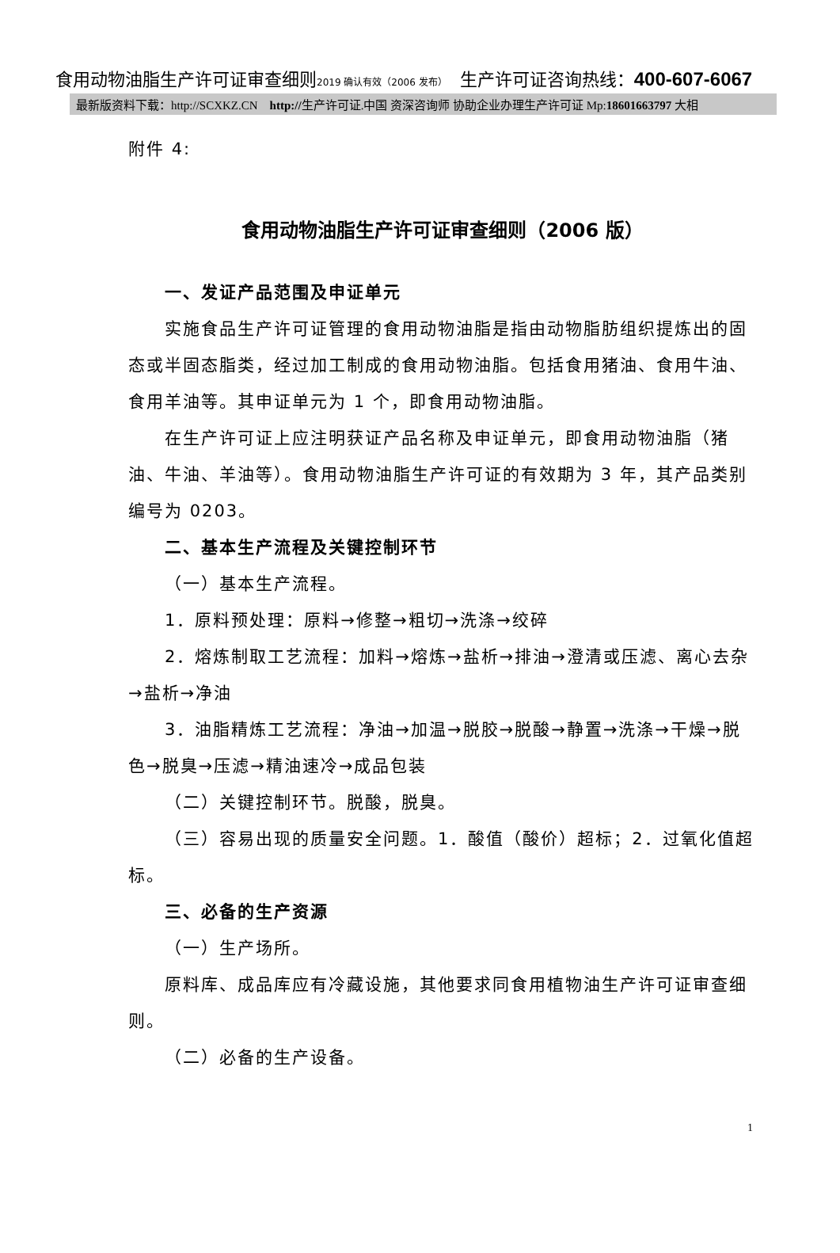食用动物油脂生产许可证审查细则2019 确认有效（2006 发布）　生产许可证咨询热线：400-607-6067
最新版资料下载：http://SCXKZ.CN　http://生产许可证.中国 资深咨询师 协助企业办理生产许可证 Mp:18601663797 大相
附件 4:
食用动物油脂生产许可证审查细则（2006 版）
一、发证产品范围及申证单元
实施食品生产许可证管理的食用动物油脂是指由动物脂肪组织提炼出的固态或半固态脂类，经过加工制成的食用动物油脂。包括食用猪油、食用牛油、食用羊油等。其申证单元为 1 个，即食用动物油脂。
在生产许可证上应注明获证产品名称及申证单元，即食用动物油脂（猪油、牛油、羊油等）。食用动物油脂生产许可证的有效期为 3 年，其产品类别编号为 0203。
二、基本生产流程及关键控制环节
（一）基本生产流程。
1．原料预处理：原料→修整→粗切→洗涤→绞碎
2．熔炼制取工艺流程：加料→熔炼→盐析→排油→澄清或压滤、离心去杂→盐析→净油
3．油脂精炼工艺流程：净油→加温→脱胶→脱酸→静置→洗涤→干燥→脱色→脱臭→压滤→精油速冷→成品包装
（二）关键控制环节。脱酸，脱臭。
（三）容易出现的质量安全问题。1．酸值（酸价）超标；2．过氧化值超标。
三、必备的生产资源
（一）生产场所。
原料库、成品库应有冷藏设施，其他要求同食用植物油生产许可证审查细则。
（二）必备的生产设备。
1